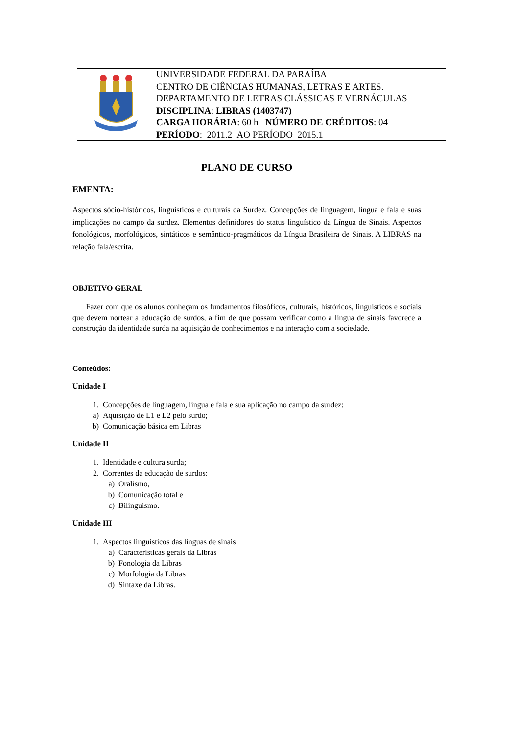| | UNIVERSIDADE FEDERAL DA PARAÍBA CENTRO DE CIÊNCIAS HUMANAS, LETRAS E ARTES. DEPARTAMENTO DE LETRAS CLÁSSICAS E VERNÁCULAS DISCIPLINA : LIBRAS (1403747) CARGA HORÁRIA : 60 h NÚMERO DE CRÉDITOS : 04 PERÍODO : 2011.2 AO PERÍODO 2015.1 |
PLANO DE CURSO
EMENTA:
Aspectos sócio-históricos, linguísticos e culturais da Surdez. Concepções de linguagem, língua e fala e suas implicações no campo da surdez. Elementos definidores do status linguístico da Língua de Sinais. Aspectos fonológicos, morfológicos, sintáticos e semântico-pragmáticos da Língua Brasileira de Sinais. A LIBRAS na relação fala/escrita.
OBJETIVO GERAL
Fazer com que os alunos conheçam os fundamentos filosóficos, culturais, históricos, linguísticos e sociais que devem nortear a educação de surdos, a fim de que possam verificar como a língua de sinais favorece a construção da identidade surda na aquisição de conhecimentos e na interação com a sociedade.
Conteúdos:
Unidade I
1. Concepções de linguagem, língua e fala e sua aplicação no campo da surdez:
a) Aquisição de L1 e L2 pelo surdo;
b) Comunicação básica em Libras
Unidade II
1. Identidade e cultura surda;
2. Correntes da educação de surdos:
a) Oralismo,
b) Comunicação total e
c) Bilinguismo.
Unidade III
1. Aspectos linguísticos das línguas de sinais
a) Características gerais da Libras
b) Fonologia da Libras
c) Morfologia da Libras
d) Sintaxe da Libras.